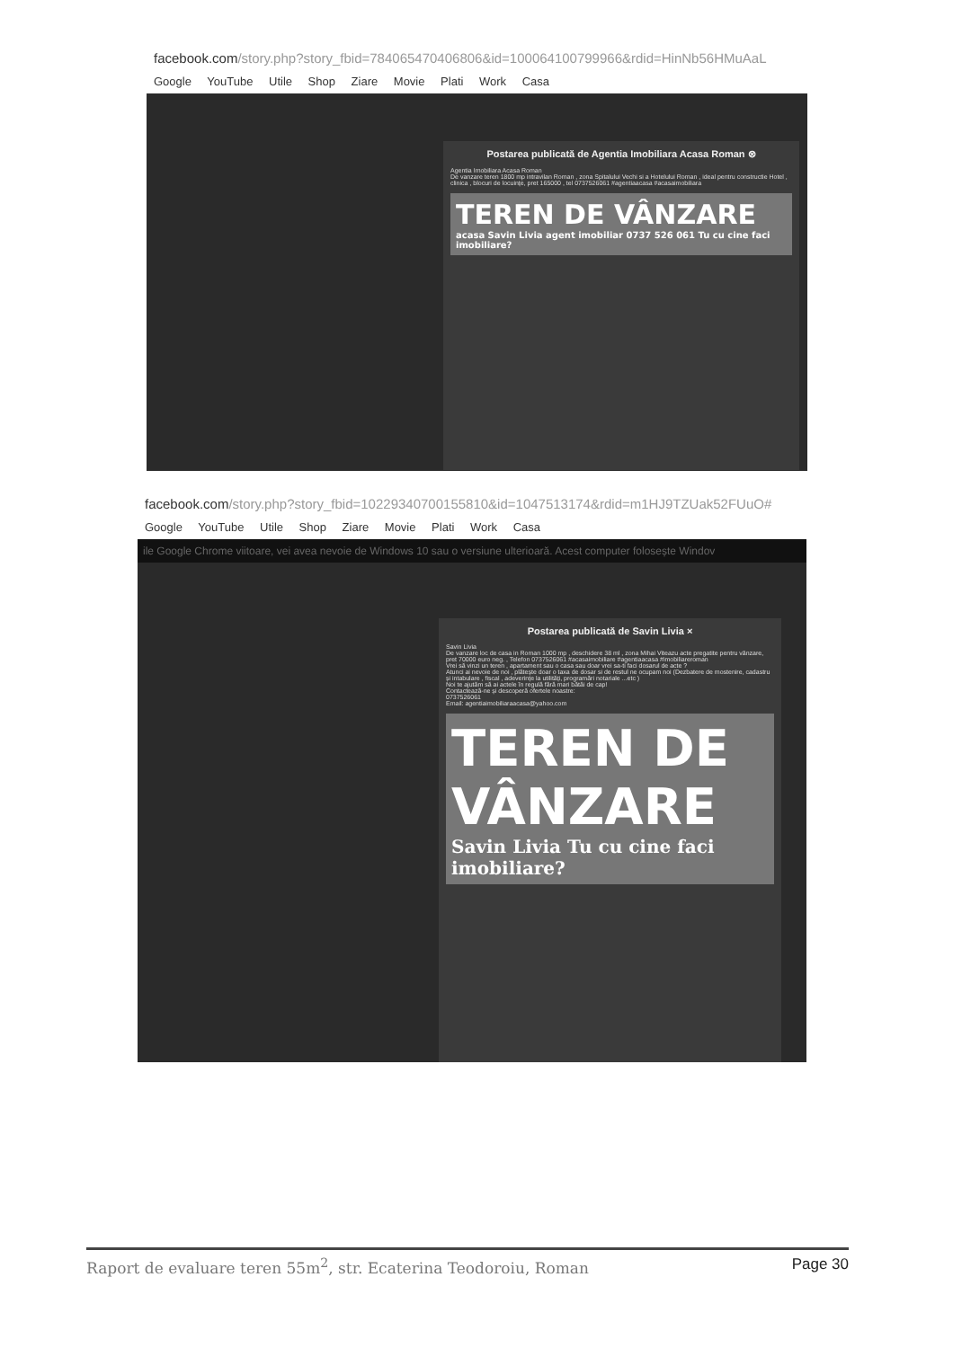facebook.com/story.php?story_fbid=784065470406806&id=100064100799966&rdid=HinNb56HMuAaL
Google YouTube Utile Shop Ziare Movie Plati Work Casa
Postarea publicată de Agentia Imobiliara Acasa Roman ⊗
Agentia Imobiliara Acasa Roman
De vanzare teren 1800 mp intravilan Roman , zona Spitalului Vechi si a Hotelului Roman , ideal pentru constructie Hotel , clinica , blocuri de locuințe, pret 165000 , tel 0737526061 #agentiaacasa #acasaimobiliara
TEREN DE VÂNZARE
acasa Savin Livia agent imobiliar 0737 526 061 Tu cu cine faci imobiliare?
facebook.com/story.php?story_fbid=10229340700155810&id=1047513174&rdid=m1HJ9TZUak52FUuO#
Google YouTube Utile Shop Ziare Movie Plati Work Casa
ile Google Chrome viitoare, vei avea nevoie de Windows 10 sau o versiune ulterioară. Acest computer folosește Windov
Postarea publicată de Savin Livia ×
Savin Livia
De vanzare loc de casa in Roman 1000 mp , deschidere 38 ml , zona Mihai Viteazu acte pregatite pentru vânzare, pret 70000 euro neg. , Telefon 0737526061 #acasaimobiliare #agentiaacasa #imobiliareroman
Vrei să vinzi un teren , apartament sau o casa sau doar vrei sa-ti faci dosarul de acte ?
Atunci ai nevoie de noi , plătește doar o taxa de dosar si de restul ne ocupam noi (Dezbatere de mostenire, cadastru și intabulare , fiscal , adeverințe la utilități, programări notariale ...etc )
Noi te ajutăm să ai actele în regulă fără mari bătăi de cap!
Contactează-ne și descoperă ofertele noastre:
0737526061
Email: agentiaimobiliaraacasa@yahoo.com
TEREN DE
VÂNZARE
Savin Livia Tu cu cine faci imobiliare?
Raport de evaluare teren 55m<sup>2</sup>, str. Ecaterina Teodoroiu, Roman Page 30